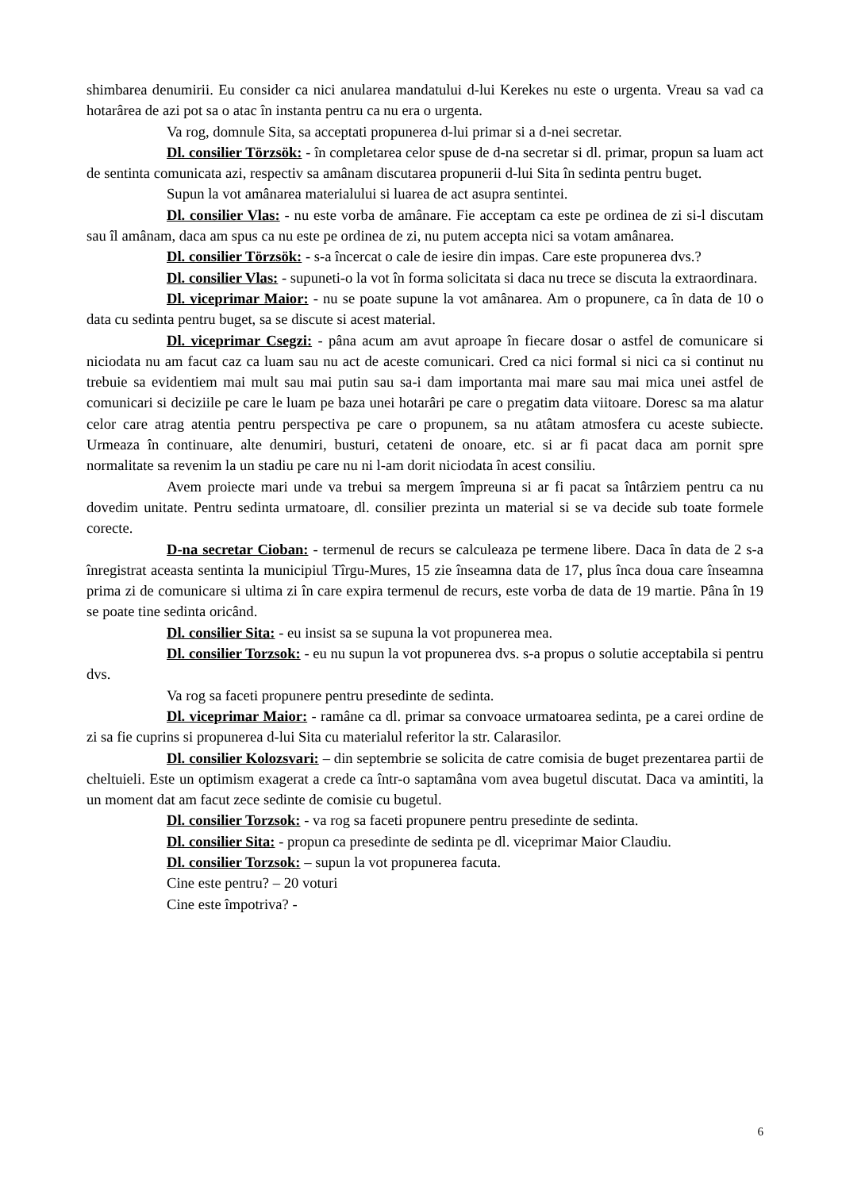shimbarea denumirii. Eu consider ca nici anularea mandatului d-lui Kerekes nu este o urgenta. Vreau sa vad ca hotarârea de azi pot sa o atac în instanta pentru ca nu era o urgenta.
Va rog, domnule Sita, sa acceptati propunerea d-lui primar si a d-nei secretar.
Dl. consilier Törzsök: - în completarea celor spuse de d-na secretar si dl. primar, propun sa luam act de sentinta comunicata azi, respectiv sa amânam discutarea propunerii d-lui Sita în sedinta pentru buget.
Supun la vot amânarea materialului si luarea de act asupra sentintei.
Dl. consilier Vlas: - nu este vorba de amânare. Fie acceptam ca este pe ordinea de zi si-l discutam sau îl amânam, daca am spus ca nu este pe ordinea de zi, nu putem accepta nici sa votam amânarea.
Dl. consilier Törzsök: - s-a încercat o cale de iesire din impas. Care este propunerea dvs.?
Dl. consilier Vlas: - supuneti-o la vot în forma solicitata si daca nu trece se discuta la extraordinara.
Dl. viceprimar Maior: - nu se poate supune la vot amânarea. Am o propunere, ca în data de 10 o data cu sedinta pentru buget, sa se discute si acest material.
Dl. viceprimar Csegzi: - pâna acum am avut aproape în fiecare dosar o astfel de comunicare si niciodata nu am facut caz ca luam sau nu act de aceste comunicari. Cred ca nici formal si nici ca si continut nu trebuie sa evidentiem mai mult sau mai putin sau sa-i dam importanta mai mare sau mai mica unei astfel de comunicari si deciziile pe care le luam pe baza unei hotarâri pe care o pregatim data viitoare. Doresc sa ma alatur celor care atrag atentia pentru perspectiva pe care o propunem, sa nu atâtam atmosfera cu aceste subiecte. Urmeaza în continuare, alte denumiri, busturi, cetateni de onoare, etc. si ar fi pacat daca am pornit spre normalitate sa revenim la un stadiu pe care nu ni l-am dorit niciodata în acest consiliu.
Avem proiecte mari unde va trebui sa mergem împreuna si ar fi pacat sa întârziem pentru ca nu dovedim unitate. Pentru sedinta urmatoare, dl. consilier prezinta un material si se va decide sub toate formele corecte.
D-na secretar Cioban: - termenul de recurs se calculeaza pe termene libere. Daca în data de 2 s-a înregistrat aceasta sentinta la municipiul Tîrgu-Mures, 15 zie înseamna data de 17, plus înca doua care înseamna prima zi de comunicare si ultima zi în care expira termenul de recurs, este vorba de data de 19 martie. Pâna în 19 se poate tine sedinta oricând.
Dl. consilier Sita: - eu insist sa se supuna la vot propunerea mea.
Dl. consilier Torzsok: - eu nu supun la vot propunerea dvs. s-a propus o solutie acceptabila si pentru dvs.
Va rog sa faceti propunere pentru presedinte de sedinta.
Dl. viceprimar Maior: - ramâne ca dl. primar sa convoace urmatoarea sedinta, pe a carei ordine de zi sa fie cuprins si propunerea d-lui Sita cu materialul referitor la str. Calarasilor.
Dl. consilier Kolozsvari: – din septembrie se solicita de catre comisia de buget prezentarea partii de cheltuieli. Este un optimism exagerat a crede ca într-o saptamâna vom avea bugetul discutat. Daca va amintiti, la un moment dat am facut zece sedinte de comisie cu bugetul.
Dl. consilier Torzsok: - va rog sa faceti propunere pentru presedinte de sedinta.
Dl. consilier Sita: - propun ca presedinte de sedinta pe dl. viceprimar Maior Claudiu.
Dl. consilier Torzsok: – supun la vot propunerea facuta.
Cine este pentru? – 20 voturi
Cine este împotriva? -
6